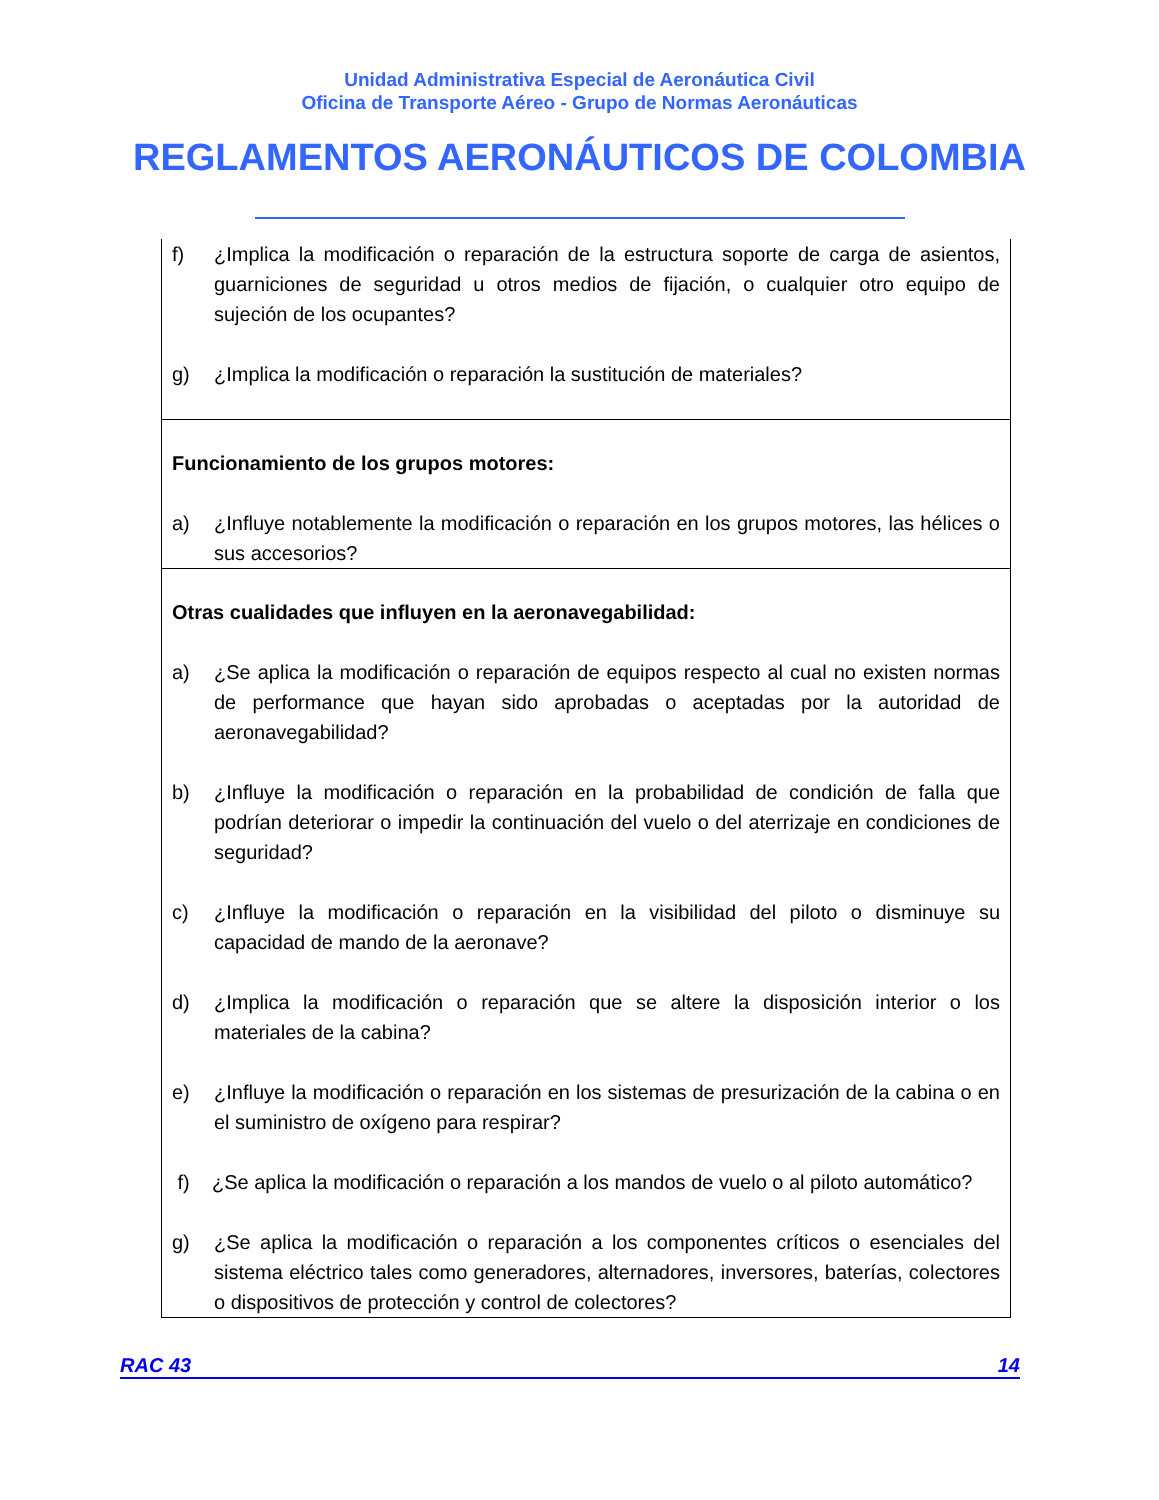Unidad Administrativa Especial de Aeronáutica Civil
Oficina de Transporte Aéreo - Grupo de Normas Aeronáuticas
REGLAMENTOS AERONÁUTICOS DE COLOMBIA
| f) ¿Implica la modificación o reparación de la estructura soporte de carga de asientos, guarniciones de seguridad u otros medios de fijación, o cualquier otro equipo de sujeción de los ocupantes? g) ¿Implica la modificación o reparación la sustitución de materiales? |
| Funcionamiento de los grupos motores: a) ¿Influye notablemente la modificación o reparación en los grupos motores, las hélices o sus accesorios? |
| Otras cualidades que influyen en la aeronavegabilidad: a) ¿Se aplica la modificación o reparación de equipos respecto al cual no existen normas de performance que hayan sido aprobadas o aceptadas por la autoridad de aeronavegabilidad? b) ¿Influye la modificación o reparación en la probabilidad de condición de falla que podrían deteriorar o impedir la continuación del vuelo o del aterrizaje en condiciones de seguridad? c) ¿Influye la modificación o reparación en la visibilidad del piloto o disminuye su capacidad de mando de la aeronave? d) ¿Implica la modificación o reparación que se altere la disposición interior o los materiales de la cabina? e) ¿Influye la modificación o reparación en los sistemas de presurización de la cabina o en el suministro de oxígeno para respirar? f) ¿Se aplica la modificación o reparación a los mandos de vuelo o al piloto automático? g) ¿Se aplica la modificación o reparación a los componentes críticos o esenciales del sistema eléctrico tales como generadores, alternadores, inversores, baterías, colectores o dispositivos de protección y control de colectores? |
RAC 43 14